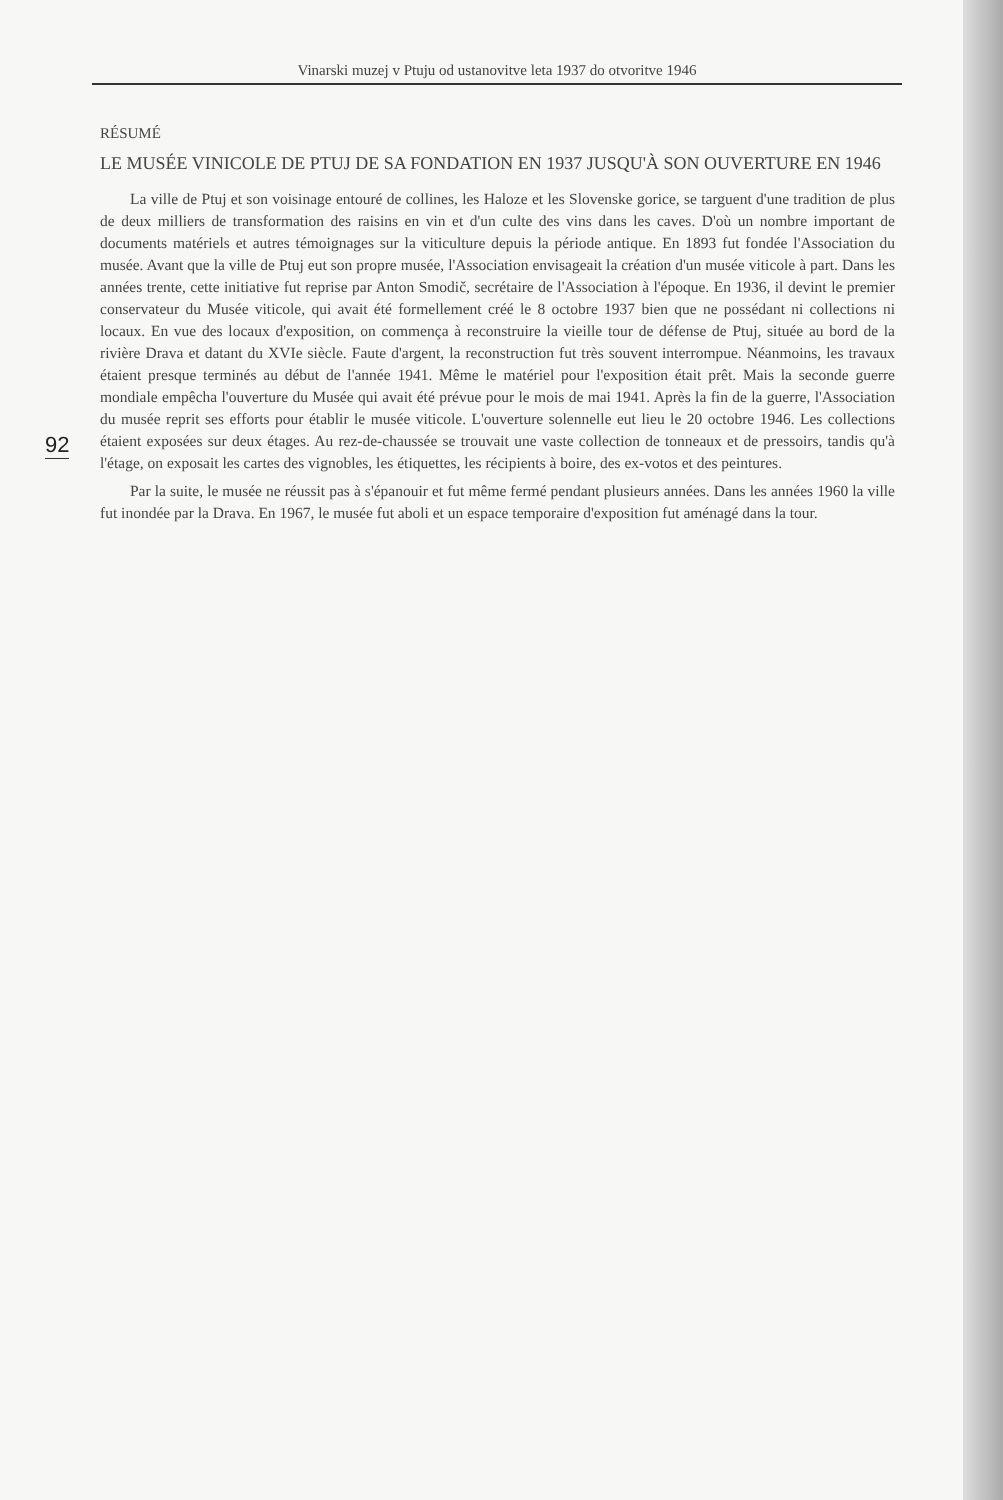Vinarski muzej v Ptuju od ustanovitve leta 1937 do otvoritve 1946
92
RÉSUMÉ
LE MUSÉE VINICOLE DE PTUJ DE SA FONDATION EN 1937 JUSQU'À SON OUVERTURE EN 1946
La ville de Ptuj et son voisinage entouré de collines, les Haloze et les Slovenske gorice, se targuent d'une tradition de plus de deux milliers de transformation des raisins en vin et d'un culte des vins dans les caves. D'où un nombre important de documents matériels et autres témoignages sur la viticulture depuis la période antique. En 1893 fut fondée l'Association du musée. Avant que la ville de Ptuj eut son propre musée, l'Association envisageait la création d'un musée viticole à part. Dans les années trente, cette initiative fut reprise par Anton Smodič, secrétaire de l'Association à l'époque. En 1936, il devint le premier conservateur du Musée viticole, qui avait été formellement créé le 8 octobre 1937 bien que ne possédant ni collections ni locaux. En vue des locaux d'exposition, on commença à reconstruire la vieille tour de défense de Ptuj, située au bord de la rivière Drava et datant du XVIe siècle. Faute d'argent, la reconstruction fut très souvent interrompue. Néanmoins, les travaux étaient presque terminés au début de l'année 1941. Même le matériel pour l'exposition était prêt. Mais la seconde guerre mondiale empêcha l'ouverture du Musée qui avait été prévue pour le mois de mai 1941. Après la fin de la guerre, l'Association du musée reprit ses efforts pour établir le musée viticole. L'ouverture solennelle eut lieu le 20 octobre 1946. Les collections étaient exposées sur deux étages. Au rez-de-chaussée se trouvait une vaste collection de tonneaux et de pressoirs, tandis qu'à l'étage, on exposait les cartes des vignobles, les étiquettes, les récipients à boire, des ex-votos et des peintures.
Par la suite, le musée ne réussit pas à s'épanouir et fut même fermé pendant plusieurs années. Dans les années 1960 la ville fut inondée par la Drava. En 1967, le musée fut aboli et un espace temporaire d'exposition fut aménagé dans la tour.